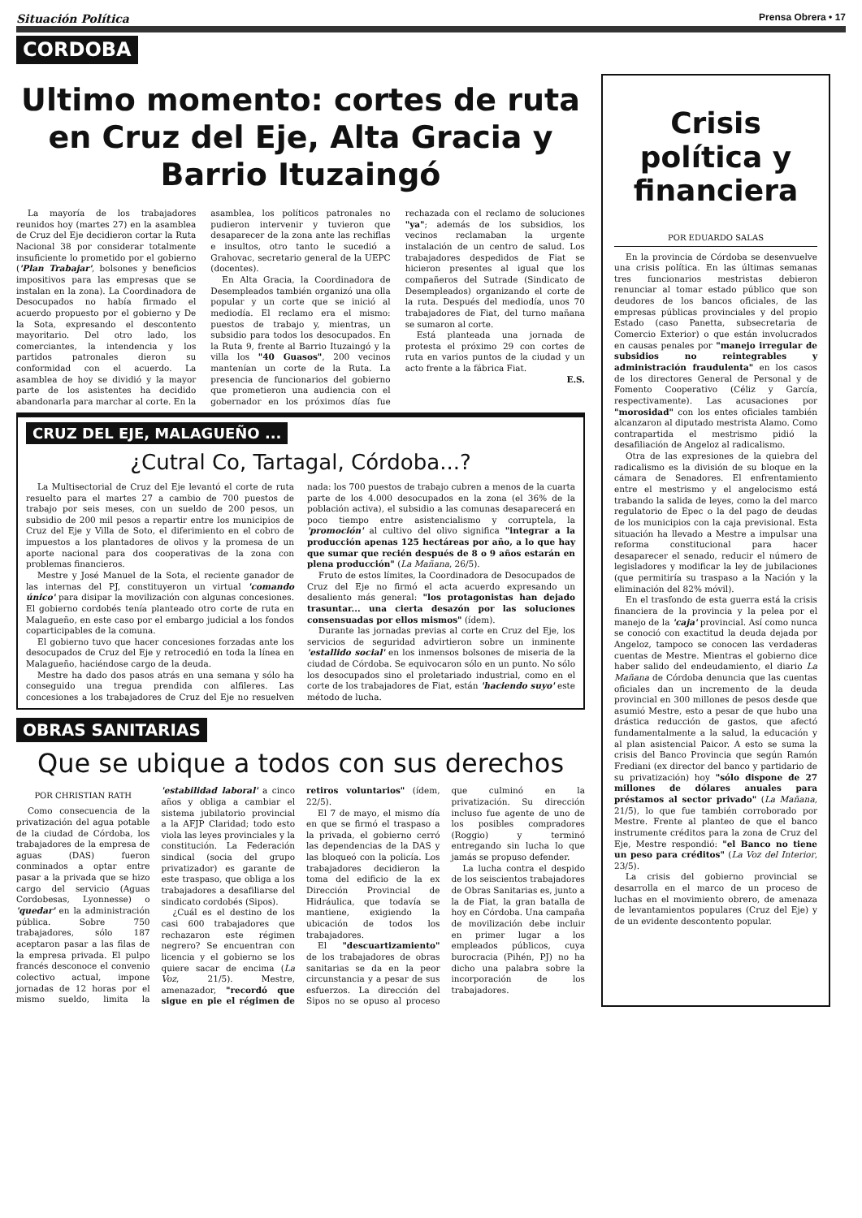Situación Política Prensa Obrera • 17
CORDOBA
Ultimo momento: cortes de ruta en Cruz del Eje, Alta Gracia y Barrio Ituzaingó
La mayoría de los trabajadores reunidos hoy (martes 27) en la asamblea de Cruz del Eje decidieron cortar la Ruta Nacional 38 por considerar totalmente insuficiente lo prometido por el gobierno ('Plan Trabajar', bolsones y beneficios impositivos para las empresas que se instalan en la zona). La Coordinadora de Desocupados no había firmado el acuerdo propuesto por el gobierno y De la Sota, expresando el descontento mayoritario. Del otro lado, los comerciantes, la intendencia y los partidos patronales dieron su conformidad con el acuerdo. La asamblea de hoy se dividió y la mayor parte de los asistentes ha decidido abandonarla para marchar al corte. En la asamblea, los políticos patronales no pudieron intervenir y tuvieron que desaparecer de la zona ante las rechiflas e insultos, otro tanto le sucedió a Grahovac, secretario general de la UEPC (docentes).
En Alta Gracia, la Coordinadora de Desempleados también organizó una olla popular y un corte que se inició al mediodía. El reclamo era el mismo: puestos de trabajo y, mientras, un subsidio para todos los desocupados. En la Ruta 9, frente al Barrio Ituzaingó y la villa los "40 Guasos", 200 vecinos mantenían un corte de la Ruta. La presencia de funcionarios del gobierno que prometieron una audiencia con el gobernador en los próximos días fue rechazada con el reclamo de soluciones "ya"; además de los subsidios, los vecinos reclamaban la urgente instalación de un centro de salud. Los trabajadores despedidos de Fiat se hicieron presentes al igual que los compañeros del Sutrade (Sindicato de Desempleados) organizando el corte de la ruta. Después del mediodía, unos 70 trabajadores de Fiat, del turno mañana se sumaron al corte.
Está planteada una jornada de protesta el próximo 29 con cortes de ruta en varios puntos de la ciudad y un acto frente a la fábrica Fiat.
E.S.
CRUZ DEL EJE, MALAGUEÑO ...
¿Cutral Co, Tartagal, Córdoba...?
La Multisectorial de Cruz del Eje levantó el corte de ruta resuelto para el martes 27 a cambio de 700 puestos de trabajo por seis meses, con un sueldo de 200 pesos, un subsidio de 200 mil pesos a repartir entre los municipios de Cruz del Eje y Villa de Soto, el diferimiento en el cobro de impuestos a los plantadores de olivos y la promesa de un aporte nacional para dos cooperativas de la zona con problemas financieros.
Mestre y José Manuel de la Sota, el reciente ganador de las internas del PJ, constituyeron un virtual 'comando único' para disipar la movilización con algunas concesiones. El gobierno cordobés tenía planteado otro corte de ruta en Malagueño, en este caso por el embargo judicial a los fondos coparticipables de la comuna.
El gobierno tuvo que hacer concesiones forzadas ante los desocupados de Cruz del Eje y retrocedió en toda la línea en Malagueño, haciéndose cargo de la deuda.
Mestre ha dado dos pasos atrás en una semana y sólo ha conseguido una tregua prendida con alfileres. Las concesiones a los trabajadores de Cruz del Eje no resuelven nada: los 700 puestos de trabajo cubren a menos de la cuarta parte de los 4.000 desocupados en la zona (el 36% de la población activa), el subsidio a las comunas desaparecerá en poco tiempo entre asistencialismo y corruptela, la 'promoción' al cultivo del olivo significa "integrar a la producción apenas 125 hectáreas por año, a lo que hay que sumar que recién después de 8 o 9 años estarán en plena producción" (La Mañana, 26/5).
Fruto de estos límites, la Coordinadora de Desocupados de Cruz del Eje no firmó el acta acuerdo expresando un desaliento más general: "los protagonistas han dejado trasuntar... una cierta desazón por las soluciones consensuadas por ellos mismos" (ídem).
Durante las jornadas previas al corte en Cruz del Eje, los servicios de seguridad advirtieron sobre un inminente 'estallido social' en los inmensos bolsones de miseria de la ciudad de Córdoba. Se equivocaron sólo en un punto. No sólo los desocupados sino el proletariado industrial, como en el corte de los trabajadores de Fiat, están 'haciendo suyo' este método de lucha.
OBRAS SANITARIAS
Que se ubique a todos con sus derechos
POR CHRISTIAN RATH
Como consecuencia de la privatización del agua potable de la ciudad de Córdoba, los trabajadores de la empresa de aguas (DAS) fueron conminados a optar entre pasar a la privada que se hizo cargo del servicio (Aguas Cordobesas, Lyonnesse) o 'quedar' en la administración pública. Sobre 750 trabajadores, sólo 187 aceptaron pasar a las filas de la empresa privada. El pulpo francés desconoce el convenio colectivo actual, impone jornadas de 12 horas por el mismo sueldo, limita la 'estabilidad laboral' a cinco años y obliga a cambiar el sistema jubilatorio provincial a la AFJP Claridad; todo esto viola las leyes provinciales y la constitución. La Federación sindical (socia del grupo privatizador) es garante de este traspaso, que obliga a los trabajadores a desafiliarse del sindicato cordobés (Sipos).
¿Cuál es el destino de los casi 600 trabajadores que rechazaron este régimen negrero? Se encuentran con licencia y el gobierno se los quiere sacar de encima (La Voz, 21/5). Mestre, amenazador, "recordó que sigue en pie el régimen de retiros voluntarios" (ídem, 22/5).
El 7 de mayo, el mismo día en que se firmó el traspaso a la privada, el gobierno cerró las dependencias de la DAS y las bloqueó con la policía. Los trabajadores decidieron la toma del edificio de la ex Dirección Provincial de Hidráulica, que todavía se mantiene, exigiendo la ubicación de todos los trabajadores.
El "descuartizamiento" de los trabajadores de obras sanitarias se da en la peor circunstancia y a pesar de sus esfuerzos. La dirección del Sipos no se opuso al proceso que culminó en la privatización. Su dirección incluso fue agente de uno de los posibles compradores (Roggio) y terminó entregando sin lucha lo que jamás se propuso defender.
La lucha contra el despido de los seiscientos trabajadores de Obras Sanitarias es, junto a la de Fiat, la gran batalla de hoy en Córdoba. Una campaña de movilización debe incluir en primer lugar a los empleados públicos, cuya burocracia (Pihén, PJ) no ha dicho una palabra sobre la incorporación de los trabajadores.
Crisis política y financiera
POR EDUARDO SALAS
En la provincia de Córdoba se desenvuelve una crisis política. En las últimas semanas tres funcionarios mestristas debieron renunciar al tomar estado público que son deudores de los bancos oficiales, de las empresas públicas provinciales y del propio Estado (caso Panetta, subsecretaria de Comercio Exterior) o que están involucrados en causas penales por "manejo irregular de subsidios no reintegrables y administración fraudulenta" en los casos de los directores General de Personal y de Fomento Cooperativo (Céliz y García, respectivamente). Las acusaciones por "morosidad" con los entes oficiales también alcanzaron al diputado mestrista Alamo. Como contrapartida el mestrismo pidió la desafiliación de Angeloz al radicalismo.
Otra de las expresiones de la quiebra del radicalismo es la división de su bloque en la cámara de Senadores. El enfrentamiento entre el mestrismo y el angelocismo está trabando la salida de leyes, como la del marco regulatorio de Epec o la del pago de deudas de los municipios con la caja previsional. Esta situación ha llevado a Mestre a impulsar una reforma constitucional para hacer desaparecer el senado, reducir el número de legisladores y modificar la ley de jubilaciones (que permitiría su traspaso a la Nación y la eliminación del 82% móvil).
En el trasfondo de esta guerra está la crisis financiera de la provincia y la pelea por el manejo de la 'caja' provincial. Así como nunca se conoció con exactitud la deuda dejada por Angeloz, tampoco se conocen las verdaderas cuentas de Mestre. Mientras el gobierno dice haber salido del endeudamiento, el diario La Mañana de Córdoba denuncia que las cuentas oficiales dan un incremento de la deuda provincial en 300 millones de pesos desde que asumió Mestre, esto a pesar de que hubo una drástica reducción de gastos, que afectó fundamentalmente a la salud, la educación y al plan asistencial Paicor. A esto se suma la crisis del Banco Provincia que según Ramón Frediani (ex director del banco y partidario de su privatización) hoy "sólo dispone de 27 millones de dólares anuales para préstamos al sector privado" (La Mañana, 21/5), lo que fue también corroborado por Mestre. Frente al planteo de que el banco instrumente créditos para la zona de Cruz del Eje, Mestre respondió: "el Banco no tiene un peso para créditos" (La Voz del Interior, 23/5).
La crisis del gobierno provincial se desarrolla en el marco de un proceso de luchas en el movimiento obrero, de amenaza de levantamientos populares (Cruz del Eje) y de un evidente descontento popular.